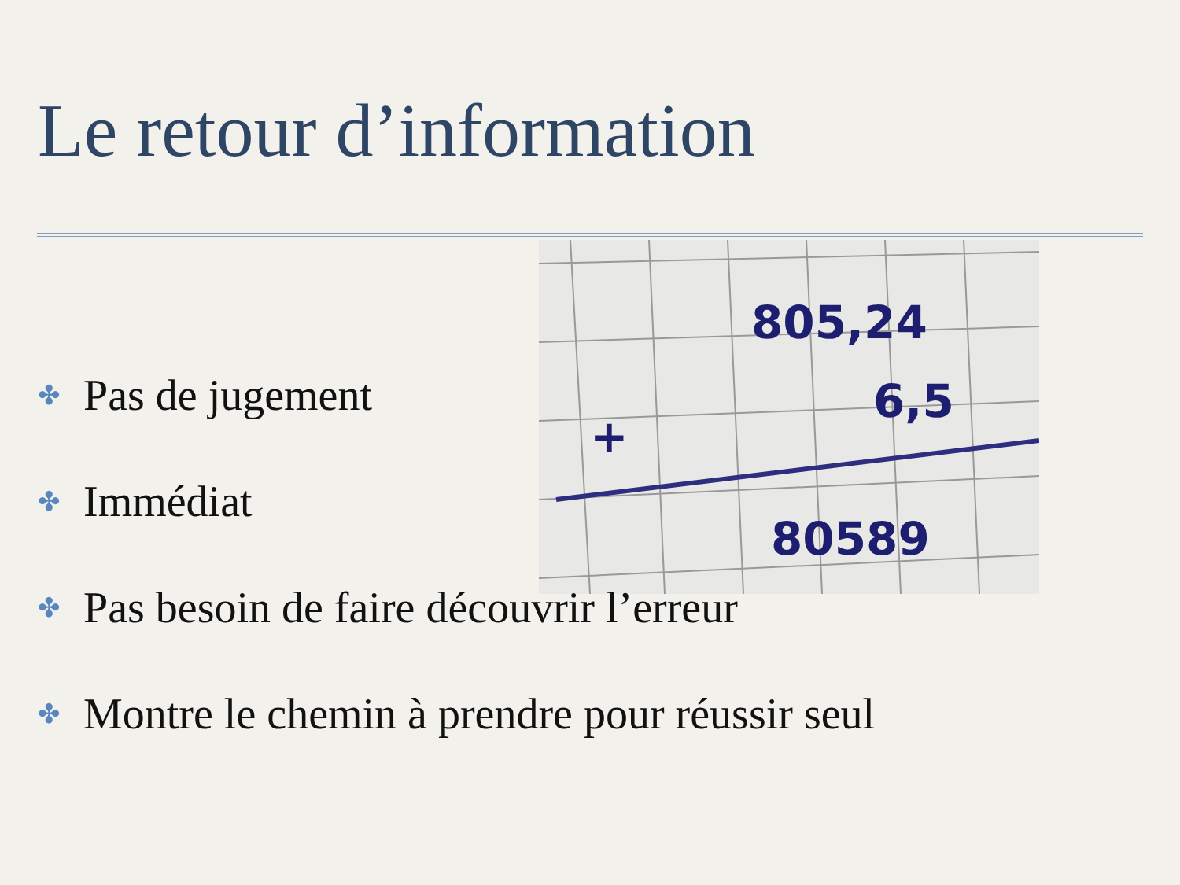Le retour d’information
805,24
6,5
+
80589
✤ Pas de jugement
✤ Immédiat
✤ Pas besoin de faire découvrir l’erreur
✤ Montre le chemin à prendre pour réussir seul